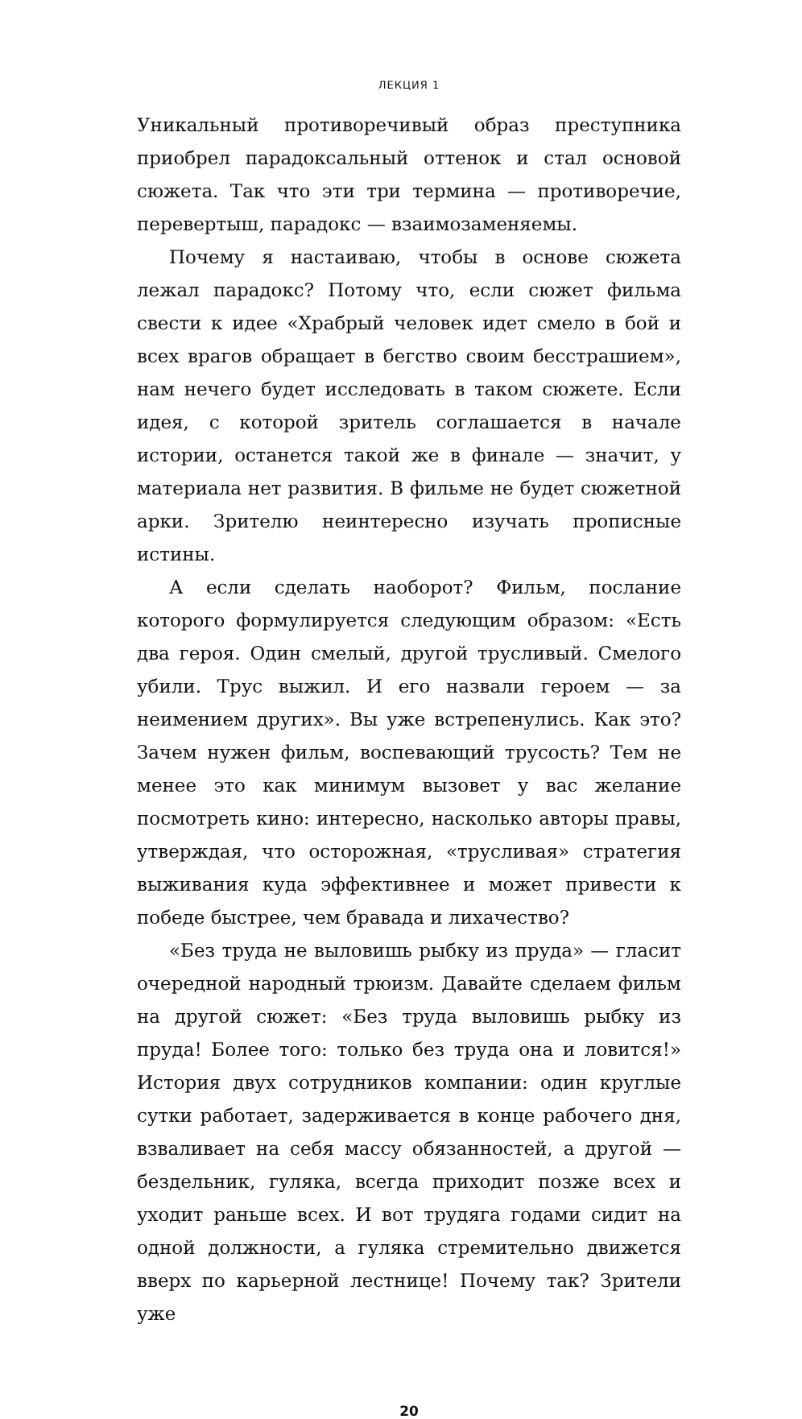ЛЕКЦИЯ 1
Уникальный противоречивый образ преступника приобрел парадоксальный оттенок и стал основой сюжета. Так что эти три термина — противоречие, перевертыш, парадокс — взаимозаменяемы.
Почему я настаиваю, чтобы в основе сюжета лежал парадокс? Потому что, если сюжет фильма свести к идее «Храбрый человек идет смело в бой и всех врагов обращает в бегство своим бесстрашием», нам нечего будет исследовать в таком сюжете. Если идея, с которой зритель соглашается в начале истории, останется такой же в финале — значит, у материала нет развития. В фильме не будет сюжетной арки. Зрителю неинтересно изучать прописные истины.
А если сделать наоборот? Фильм, послание которого формулируется следующим образом: «Есть два героя. Один смелый, другой трусливый. Смелого убили. Трус выжил. И его назвали героем — за неимением других». Вы уже встрепенулись. Как это? Зачем нужен фильм, воспевающий трусость? Тем не менее это как минимум вызовет у вас желание посмотреть кино: интересно, насколько авторы правы, утверждая, что осторожная, «трусливая» стратегия выживания куда эффективнее и может привести к победе быстрее, чем бравада и лихачество?
«Без труда не выловишь рыбку из пруда» — гласит очередной народный трюизм. Давайте сделаем фильм на другой сюжет: «Без труда выловишь рыбку из пруда! Более того: только без труда она и ловится!» История двух сотрудников компании: один круглые сутки работает, задерживается в конце рабочего дня, взваливает на себя массу обязанностей, а другой — бездельник, гуляка, всегда приходит позже всех и уходит раньше всех. И вот трудяга годами сидит на одной должности, а гуляка стремительно движется вверх по карьерной лестнице! Почему так? Зрители уже
20